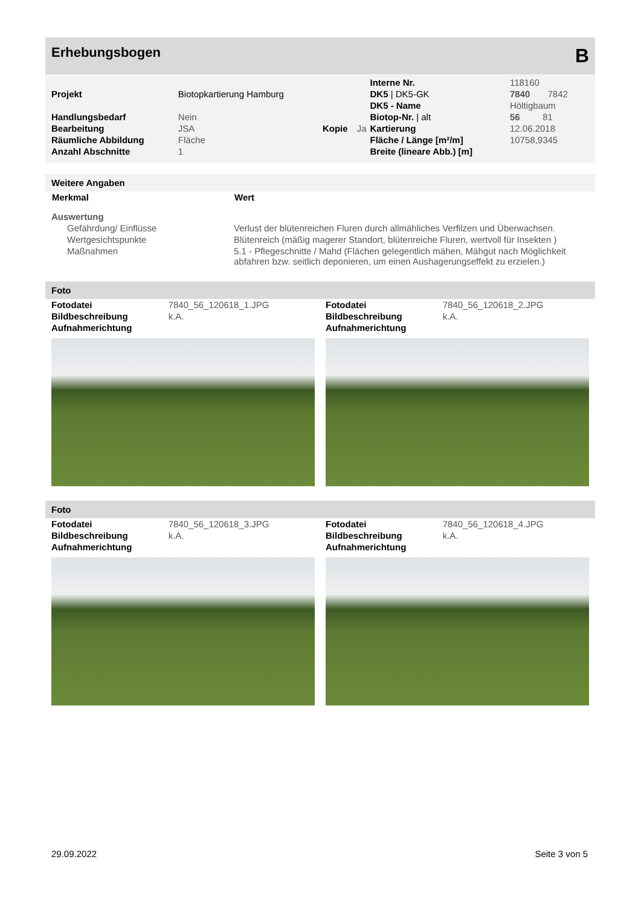Erhebungsbogen B
| | | | | Interne Nr. | 118160 |
| Projekt | Biotopkartierung Hamburg | | | DK5 / DK5-GK | 7840 7842 |
| | | | | DK5 - Name | Höltigbaum |
| Handlungsbedarf | Nein | | | Biotop-Nr. / alt | 56 81 |
| Bearbeitung | JSA | Kopie | Ja | Kartierung | 12.06.2018 |
| Räumliche Abbildung | Fläche | | | Fläche / Länge [m²/m] | 10758,9345 |
| Anzahl Abschnitte | 1 | | | Breite (lineare Abb.) [m] | |
Weitere Angaben
| Merkmal | Wert |
| --- | --- |
| Auswertung | |
| Gefährdung/ Einflüsse | Verlust der blütenreichen Fluren durch allmähliches Verfilzen und Überwachsen. |
| Wertgesichtspunkte | Blütenreich (mäßig magerer Standort, blütenreiche Fluren, wertvoll für Insekten ) |
| Maßnahmen | 5.1 - Pflegeschnitte / Mahd (Flächen gelegentlich mähen, Mähgut nach Möglichkeit abfahren bzw. seitlich deponieren, um einen Aushagerungseffekt zu erzielen.) |
Foto
| Fotodatei | 7840_56_120618_1.JPG |
| Bildbeschreibung | k.A. |
| Aufnahmerichtung | |
| Fotodatei | 7840_56_120618_2.JPG |
| Bildbeschreibung | k.A. |
| Aufnahmerichtung | |
Foto
| Fotodatei | 7840_56_120618_3.JPG |
| Bildbeschreibung | k.A. |
| Aufnahmerichtung | |
| Fotodatei | 7840_56_120618_4.JPG |
| Bildbeschreibung | k.A. |
| Aufnahmerichtung | |
29.09.2022 Seite 3 von 5